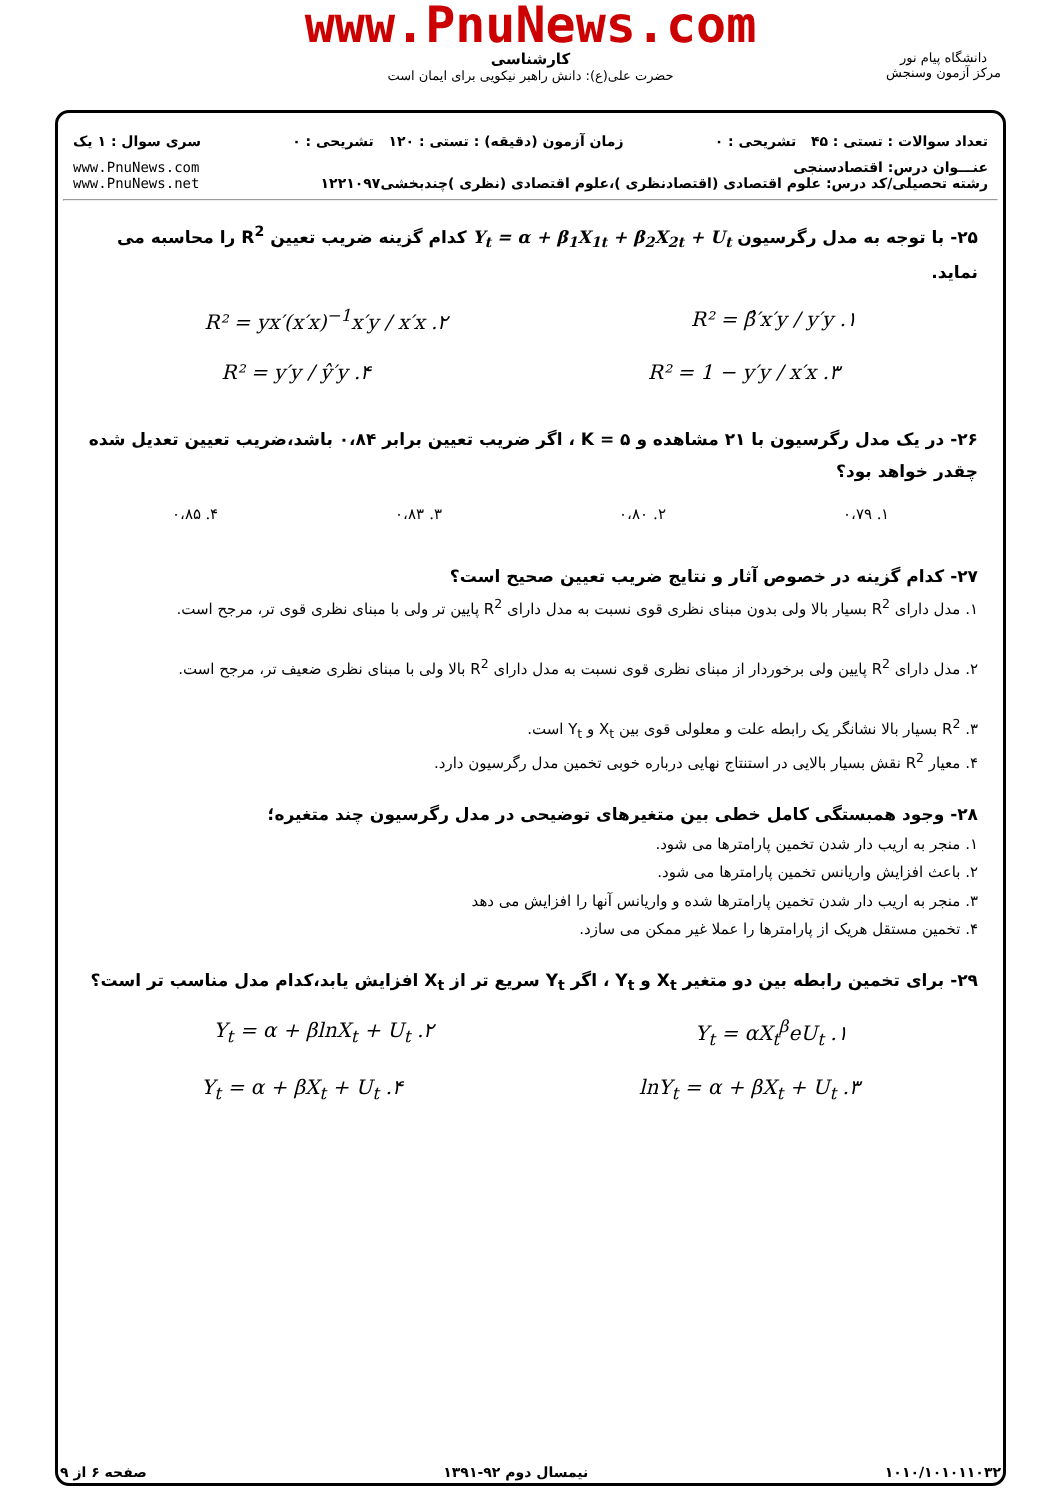www.PnuNews.com
کارشناسی
حضرت علی(ع): دانش راهبر نیکویی برای ایمان است
دانشگاه پیام نور
مرکز آزمون وسنجش
تعداد سوالات : تستی : ۴۵ تشریحی : ۰ زمان آزمون (دقیقه) : تستی : ۱۲۰ تشریحی : ۰ سری سوال : ۱ یک
عنـــوان درس: اقتصادسنجی
رشته تحصیلی/کد درس: علوم اقتصادی (اقتصادنظری )،علوم اقتصادی (نظری )چندبخشی۱۲۲۱۰۹۷ www.PnuNews.com
www.PnuNews.net
۲۵- با توجه به مدل رگرسیون Y<sub>t</sub> = α + β<sub>1</sub>X<sub>1t</sub> + β<sub>2</sub>X<sub>2t</sub> + U<sub>t</sub> کدام گزینه ضریب تعیین R<sup>2</sup> را محاسبه می نماید.
۱. R² = β̂′x′y / y′y ۲. R² = yx′(x′x)<sup>−1</sup>x′y / x′x
۳. R² = 1 − y′y / x′x ۴. R² = y′y / ŷ′y
۲۶- در یک مدل رگرسیون با ۲۱ مشاهده و K = ۵ ، اگر ضریب تعیین برابر ۰،۸۴ باشد،ضریب تعیین تعدیل شده چقدر خواهد بود؟
۱. ۰،۷۹ ۲. ۰،۸۰ ۳. ۰،۸۳ ۴. ۰،۸۵
۲۷- کدام گزینه در خصوص آثار و نتایج ضریب تعیین صحیح است؟
۱. مدل دارای R<sup>2</sup> بسیار بالا ولی بدون مبنای نظری قوی نسبت به مدل دارای R<sup>2</sup> پایین تر ولی با مبنای نظری قوی تر، مرجح است.
۲. مدل دارای R<sup>2</sup> پایین ولی برخوردار از مبنای نظری قوی نسبت به مدل دارای R<sup>2</sup> بالا ولی با مبنای نظری ضعیف تر، مرجح است.
۳. R<sup>2</sup> بسیار بالا نشانگر یک رابطه علت و معلولی قوی بین X<sub>t</sub> و Y<sub>t</sub> است.
۴. معیار R<sup>2</sup> نقش بسیار بالایی در استنتاج نهایی درباره خوبی تخمین مدل رگرسیون دارد.
۲۸- وجود همبستگی کامل خطی بین متغیرهای توضیحی در مدل رگرسیون چند متغیره؛
۱. منجر به اریب دار شدن تخمین پارامترها می شود.
۲. باعث افزایش واریانس تخمین پارامترها می شود.
۳. منجر به اریب دار شدن تخمین پارامترها شده و واریانس آنها را افزایش می دهد
۴. تخمین مستقل هریک از پارامترها را عملا غیر ممکن می سازد.
۲۹- برای تخمین رابطه بین دو متغیر X<sub>t</sub> و Y<sub>t</sub> ، اگر Y<sub>t</sub> سریع تر از X<sub>t</sub> افزایش یابد،کدام مدل مناسب تر است؟
۱. Y<sub>t</sub> = αX<sub>t</sub><sup>β</sup>eU<sub>t</sub> ۲. Y<sub>t</sub> = α + βlnX<sub>t</sub> + U<sub>t</sub>
۳. lnY<sub>t</sub> = α + βX<sub>t</sub> + U<sub>t</sub> ۴. Y<sub>t</sub> = α + βX<sub>t</sub> + U<sub>t</sub>
۱۰۱۰/۱۰۱۰۱۱۰۳۲ نیمسال دوم ۹۲-۱۳۹۱ صفحه ۶ از ۹